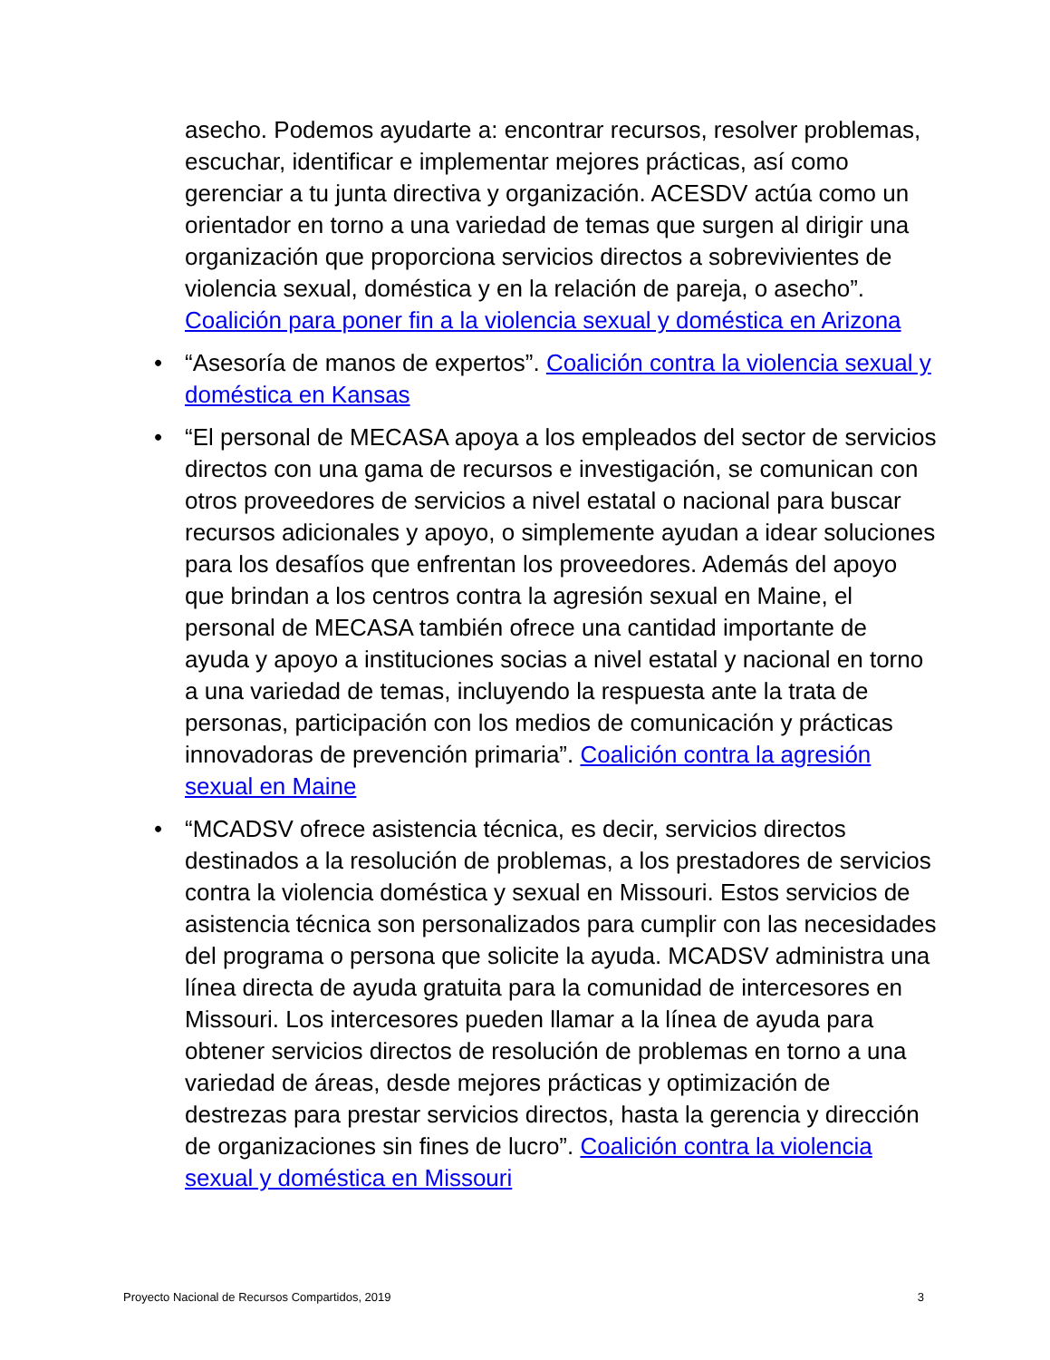asecho. Podemos ayudarte a: encontrar recursos, resolver problemas, escuchar, identificar e implementar mejores prácticas, así como gerenciar a tu junta directiva y organización. ACESDV actúa como un orientador en torno a una variedad de temas que surgen al dirigir una organización que proporciona servicios directos a sobrevivientes de violencia sexual, doméstica y en la relación de pareja, o asecho”. Coalición para poner fin a la violencia sexual y doméstica en Arizona
• “Asesoría de manos de expertos”. Coalición contra la violencia sexual y doméstica en Kansas
• “El personal de MECASA apoya a los empleados del sector de servicios directos con una gama de recursos e investigación, se comunican con otros proveedores de servicios a nivel estatal o nacional para buscar recursos adicionales y apoyo, o simplemente ayudan a idear soluciones para los desafíos que enfrentan los proveedores. Además del apoyo que brindan a los centros contra la agresión sexual en Maine, el personal de MECASA también ofrece una cantidad importante de ayuda y apoyo a instituciones socias a nivel estatal y nacional en torno a una variedad de temas, incluyendo la respuesta ante la trata de personas, participación con los medios de comunicación y prácticas innovadoras de prevención primaria”. Coalición contra la agresión sexual en Maine
• “MCADSV ofrece asistencia técnica, es decir, servicios directos destinados a la resolución de problemas, a los prestadores de servicios contra la violencia doméstica y sexual en Missouri. Estos servicios de asistencia técnica son personalizados para cumplir con las necesidades del programa o persona que solicite la ayuda. MCADSV administra una línea directa de ayuda gratuita para la comunidad de intercesores en Missouri. Los intercesores pueden llamar a la línea de ayuda para obtener servicios directos de resolución de problemas en torno a una variedad de áreas, desde mejores prácticas y optimización de destrezas para prestar servicios directos, hasta la gerencia y dirección de organizaciones sin fines de lucro”. Coalición contra la violencia sexual y doméstica en Missouri
Proyecto Nacional de Recursos Compartidos, 2019 3